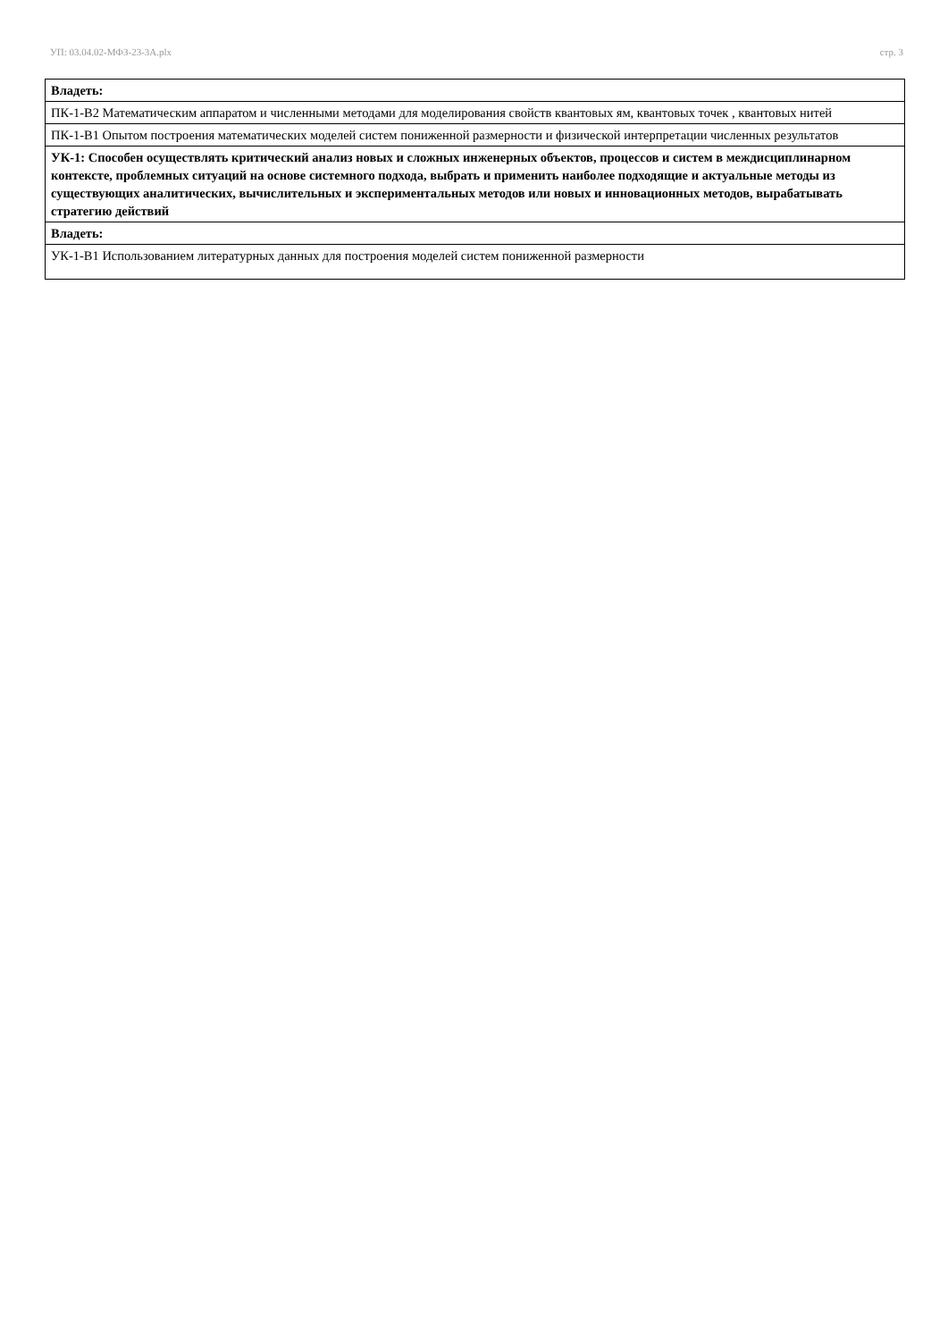УП: 03.04.02-МФЗ-23-3А.plx стр. 3
| Владеть: |
| ПК-1-В2 Математическим аппаратом и численными методами для моделирования свойств квантовых ям, квантовых точек , квантовых нитей |
| ПК-1-В1 Опытом построения математических моделей систем пониженной размерности и физической интерпретации численных результатов |
| УК-1: Способен осуществлять критический анализ новых и сложных инженерных объектов, процессов и систем в междисциплинарном контексте, проблемных ситуаций на основе системного подхода, выбрать и применить наиболее подходящие и актуальные методы из существующих аналитических, вычислительных и экспериментальных методов или новых и инновационных методов, вырабатывать стратегию действий |
| Владеть: |
| УК-1-В1 Использованием литературных данных для построения моделей систем пониженной размерности |